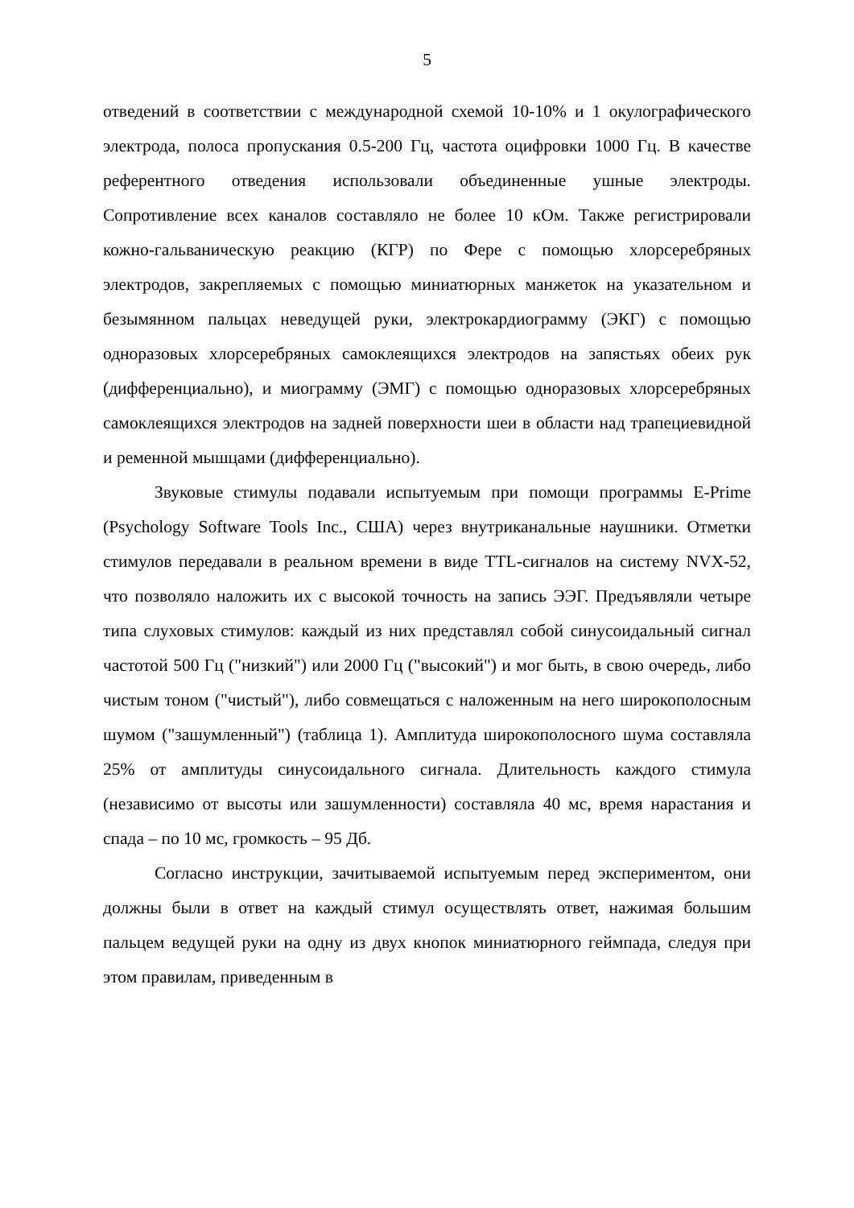5
отведений в соответствии с международной схемой 10-10% и 1 окулографического электрода, полоса пропускания 0.5-200 Гц, частота оцифровки 1000 Гц. В качестве референтного отведения использовали объединенные ушные электроды. Сопротивление всех каналов составляло не более 10 кОм. Также регистрировали кожно-гальваническую реакцию (КГР) по Фере с помощью хлорсеребряных электродов, закрепляемых с помощью миниатюрных манжеток на указательном и безымянном пальцах неведущей руки, электрокардиограмму (ЭКГ) с помощью одноразовых хлорсеребряных самоклеящихся электродов на запястьях обеих рук (дифференциально), и миограмму (ЭМГ) с помощью одноразовых хлорсеребряных самоклеящихся электродов на задней поверхности шеи в области над трапециевидной и ременной мышцами (дифференциально).
Звуковые стимулы подавали испытуемым при помощи программы E-Prime (Psychology Software Tools Inc., США) через внутриканальные наушники. Отметки стимулов передавали в реальном времени в виде TTL-сигналов на систему NVX-52, что позволяло наложить их с высокой точность на запись ЭЭГ. Предъявляли четыре типа слуховых стимулов: каждый из них представлял собой синусоидальный сигнал частотой 500 Гц ("низкий") или 2000 Гц ("высокий") и мог быть, в свою очередь, либо чистым тоном ("чистый"), либо совмещаться с наложенным на него широкополосным шумом ("зашумленный") (таблица 1). Амплитуда широкополосного шума составляла 25% от амплитуды синусоидального сигнала. Длительность каждого стимула (независимо от высоты или зашумленности) составляла 40 мс, время нарастания и спада – по 10 мс, громкость – 95 Дб.
Согласно инструкции, зачитываемой испытуемым перед экспериментом, они должны были в ответ на каждый стимул осуществлять ответ, нажимая большим пальцем ведущей руки на одну из двух кнопок миниатюрного геймпада, следуя при этом правилам, приведенным в